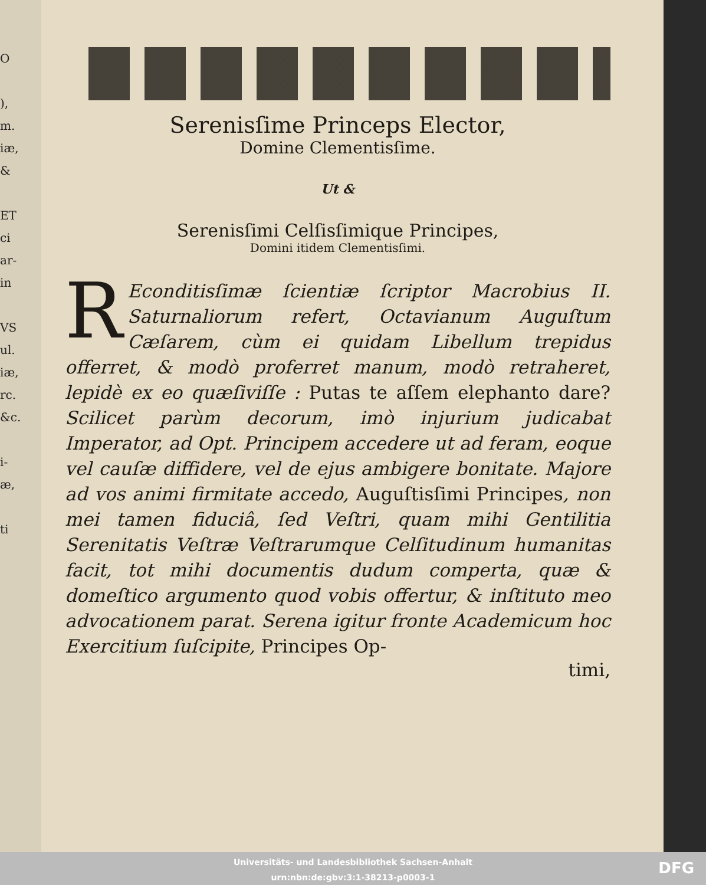O
),
m.
iæ,
&
ET
ci
ar-
in
VS
ul.
iæ,
rc.
&c.
i-
æ,
ti
Serenisſime Princeps Elector,
Domine Clementisſime.
Ut &
Serenisſimi Celſisſimique Principes,
Domini itidem Clementisſimi.
REconditisſimæ ſcientiæ ſcriptor Macrobius II. Saturnaliorum refert, Octavianum Auguſtum Cæſarem, cùm ei quidam Libellum trepidus offerret, & modò proferret manum, modò retraheret, lepidè ex eo quæſiviſſe : Putas te aſſem elephanto dare? Scilicet parùm decorum, imò injurium judicabat Imperator, ad Opt. Principem accedere ut ad feram, eoque vel cauſæ diffidere, vel de ejus ambigere bonitate. Majore ad vos animi firmitate accedo, Auguſtisſimi Principes, non mei tamen fiduciâ, ſed Veſtri, quam mihi Gentilitia Serenitatis Veſtræ Veſtrarumque Celſitudinum humanitas facit, tot mihi documentis dudum comperta, quæ & domeſtico argumento quod vobis offertur, & inſtituto meo advocationem parat. Serena igitur fronte Academicum hoc Exercitium ſuſcipite, Principes Op-
timi,
Universitäts- und Landesbibliothek Sachsen-Anhalt
urn:nbn:de:gbv:3:1-38213-p0003-1
DFG